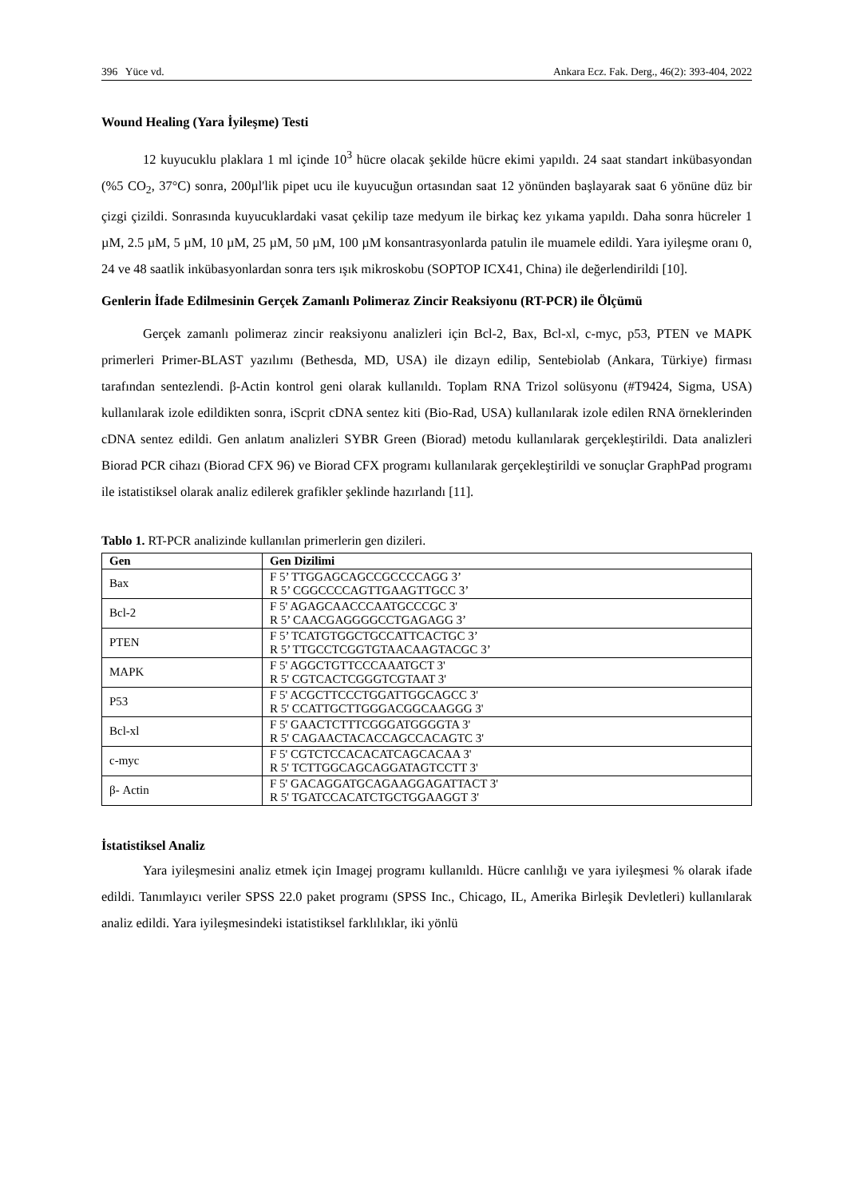396 Yüce vd. Ankara Ecz. Fak. Derg., 46(2): 393-404, 2022
Wound Healing (Yara İyileşme) Testi
12 kuyucuklu plaklara 1 ml içinde 10<sup>3</sup> hücre olacak şekilde hücre ekimi yapıldı. 24 saat standart inkübasyondan (%5 CO<sub>2</sub>, 37°C) sonra, 200µl'lik pipet ucu ile kuyucuğun ortasından saat 12 yönünden başlayarak saat 6 yönüne düz bir çizgi çizildi. Sonrasında kuyucuklardaki vasat çekilip taze medyum ile birkaç kez yıkama yapıldı. Daha sonra hücreler 1 µM, 2.5 µM, 5 µM, 10 µM, 25 µM, 50 µM, 100 µM konsantrasyonlarda patulin ile muamele edildi. Yara iyileşme oranı 0, 24 ve 48 saatlik inkübasyonlardan sonra ters ışık mikroskobu (SOPTOP ICX41, China) ile değerlendirildi [10].
Genlerin İfade Edilmesinin Gerçek Zamanlı Polimeraz Zincir Reaksiyonu (RT-PCR) ile Ölçümü
Gerçek zamanlı polimeraz zincir reaksiyonu analizleri için Bcl-2, Bax, Bcl-xl, c-myc, p53, PTEN ve MAPK primerleri Primer-BLAST yazılımı (Bethesda, MD, USA) ile dizayn edilip, Sentebiolab (Ankara, Türkiye) firması tarafından sentezlendi. β-Actin kontrol geni olarak kullanıldı. Toplam RNA Trizol solüsyonu (#T9424, Sigma, USA) kullanılarak izole edildikten sonra, iScprit cDNA sentez kiti (Bio-Rad, USA) kullanılarak izole edilen RNA örneklerinden cDNA sentez edildi. Gen anlatım analizleri SYBR Green (Biorad) metodu kullanılarak gerçekleştirildi. Data analizleri Biorad PCR cihazı (Biorad CFX 96) ve Biorad CFX programı kullanılarak gerçekleştirildi ve sonuçlar GraphPad programı ile istatistiksel olarak analiz edilerek grafikler şeklinde hazırlandı [11].
Tablo 1. RT-PCR analizinde kullanılan primerlerin gen dizileri.
| Gen | Gen Dizilimi |
| --- | --- |
| Bax | F 5’ TTGGAGCAGCCGCCCCAGG 3’ R 5’ CGGCCCCAGTTGAAGTTGCC 3’ |
| Bcl-2 | F 5' AGAGCAACCCAATGCCCGC 3' R 5’ CAACGAGGGGCCTGAGAGG 3’ |
| PTEN | F 5’ TCATGTGGCTGCCATTCACTGC 3’ R 5’ TTGCCTCGGTGTAACAAGTACGC 3’ |
| MAPK | F 5' AGGCTGTTCCCAAATGCT 3' R 5' CGTCACTCGGGTCGTAAT 3' |
| P53 | F 5' ACGCTTCCCTGGATTGGCAGCC 3' R 5' CCATTGCTTGGGACGGCAAGGG 3' |
| Bcl-xl | F 5' GAACTCTTTCGGGATGGGGTA 3' R 5' CAGAACTACACCAGCCACAGTC 3' |
| c-myc | F 5' CGTCTCCACACATCAGCACAA 3' R 5' TCTTGGCAGCAGGATAGTCCTT 3' |
| β- Actin | F 5' GACAGGATGCAGAAGGAGATTACT 3' R 5' TGATCCACATCTGCTGGAAGGT 3' |
İstatistiksel Analiz
Yara iyileşmesini analiz etmek için Imagej programı kullanıldı. Hücre canlılığı ve yara iyileşmesi % olarak ifade edildi. Tanımlayıcı veriler SPSS 22.0 paket programı (SPSS Inc., Chicago, IL, Amerika Birleşik Devletleri) kullanılarak analiz edildi. Yara iyileşmesindeki istatistiksel farklılıklar, iki yönlü